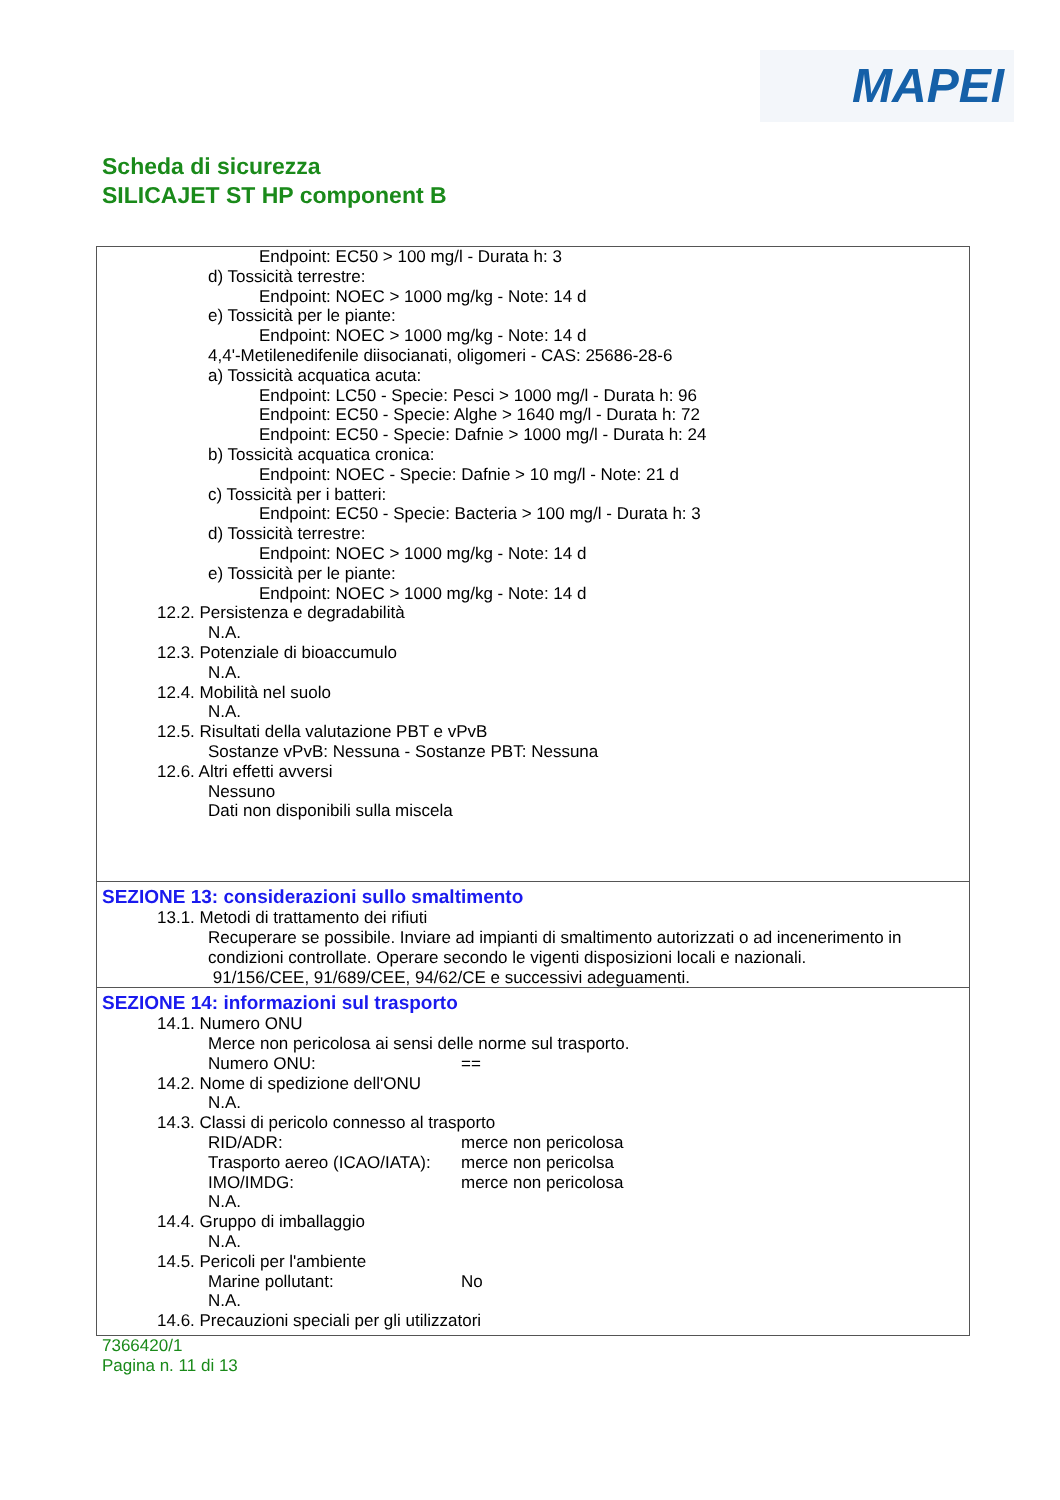MAPEI
Scheda di sicurezza
SILICAJET ST HP component B
Endpoint: EC50 > 100 mg/l - Durata h: 3
d) Tossicità terrestre:
Endpoint: NOEC > 1000 mg/kg - Note: 14 d
e) Tossicità per le piante:
Endpoint: NOEC > 1000 mg/kg - Note: 14 d
4,4'-Metilenedifenile diisocianati, oligomeri - CAS: 25686-28-6
a) Tossicità acquatica acuta:
Endpoint: LC50 - Specie: Pesci > 1000 mg/l - Durata h: 96
Endpoint: EC50 - Specie: Alghe > 1640 mg/l - Durata h: 72
Endpoint: EC50 - Specie: Dafnie > 1000 mg/l - Durata h: 24
b) Tossicità acquatica cronica:
Endpoint: NOEC - Specie: Dafnie > 10 mg/l - Note: 21 d
c) Tossicità per i batteri:
Endpoint: EC50 - Specie: Bacteria > 100 mg/l - Durata h: 3
d) Tossicità terrestre:
Endpoint: NOEC > 1000 mg/kg - Note: 14 d
e) Tossicità per le piante:
Endpoint: NOEC > 1000 mg/kg - Note: 14 d
12.2. Persistenza e degradabilità
N.A.
12.3. Potenziale di bioaccumulo
N.A.
12.4. Mobilità nel suolo
N.A.
12.5. Risultati della valutazione PBT e vPvB
Sostanze vPvB: Nessuna - Sostanze PBT: Nessuna
12.6. Altri effetti avversi
Nessuno
Dati non disponibili sulla miscela
SEZIONE 13: considerazioni sullo smaltimento
13.1. Metodi di trattamento dei rifiuti
Recuperare se possibile. Inviare ad impianti di smaltimento autorizzati o ad incenerimento in condizioni controllate. Operare secondo le vigenti disposizioni locali e nazionali.
91/156/CEE, 91/689/CEE, 94/62/CE e successivi adeguamenti.
SEZIONE 14: informazioni sul trasporto
14.1. Numero ONU
Merce non pericolosa ai sensi delle norme sul trasporto.
Numero ONU: ==
14.2. Nome di spedizione dell'ONU
N.A.
14.3. Classi di pericolo connesso al trasporto
RID/ADR: merce non pericolosa
Trasporto aereo (ICAO/IATA): merce non pericolsa
IMO/IMDG: merce non pericolosa
N.A.
14.4. Gruppo di imballaggio
N.A.
14.5. Pericoli per l'ambiente
Marine pollutant: No
N.A.
14.6. Precauzioni speciali per gli utilizzatori
7366420/1
Pagina n. 11 di 13